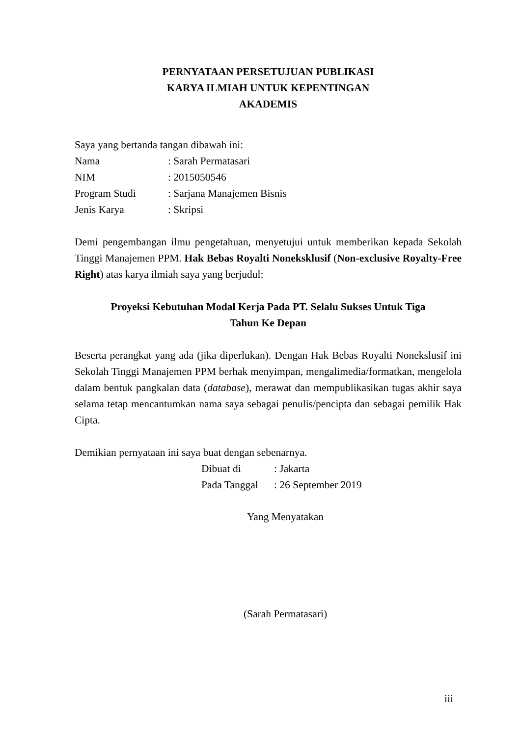PERNYATAAN PERSETUJUAN PUBLIKASI
KARYA ILMIAH UNTUK KEPENTINGAN
AKADEMIS
Saya yang bertanda tangan dibawah ini:
| Nama | : Sarah Permatasari |
| NIM | : 2015050546 |
| Program Studi | : Sarjana Manajemen Bisnis |
| Jenis Karya | : Skripsi |
Demi pengembangan ilmu pengetahuan, menyetujui untuk memberikan kepada Sekolah Tinggi Manajemen PPM. Hak Bebas Royalti Noneksklusif (Non-exclusive Royalty-Free Right) atas karya ilmiah saya yang berjudul:
Proyeksi Kebutuhan Modal Kerja Pada PT. Selalu Sukses Untuk Tiga
Tahun Ke Depan
Beserta perangkat yang ada (jika diperlukan). Dengan Hak Bebas Royalti Nonekslusif ini Sekolah Tinggi Manajemen PPM berhak menyimpan, mengalimedia/formatkan, mengelola dalam bentuk pangkalan data (database), merawat dan mempublikasikan tugas akhir saya selama tetap mencantumkan nama saya sebagai penulis/pencipta dan sebagai pemilik Hak Cipta.
Demikian pernyataan ini saya buat dengan sebenarnya.
| Dibuat di | : Jakarta |
| Pada Tanggal | : 26 September 2019 |
Yang Menyatakan
(Sarah Permatasari)
iii